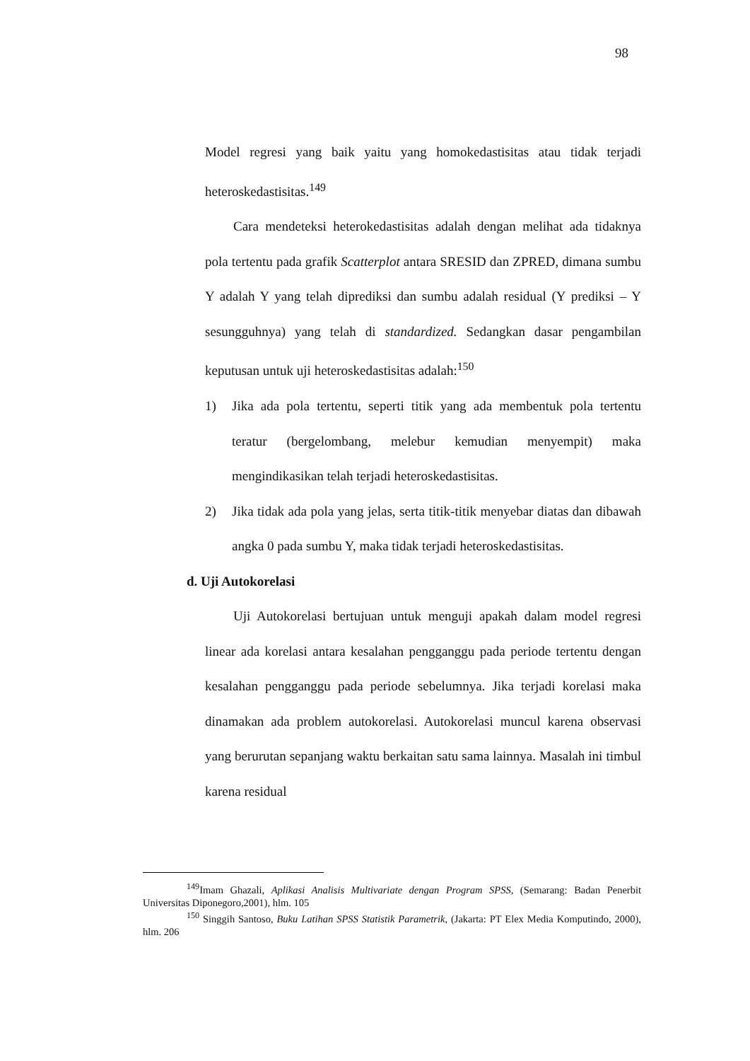98
Model regresi yang baik yaitu yang homokedastisitas atau tidak terjadi heteroskedastisitas.<sup>149</sup>
Cara mendeteksi heterokedastisitas adalah dengan melihat ada tidaknya pola tertentu pada grafik Scatterplot antara SRESID dan ZPRED, dimana sumbu Y adalah Y yang telah diprediksi dan sumbu adalah residual (Y prediksi – Y sesungguhnya) yang telah di standardized. Sedangkan dasar pengambilan keputusan untuk uji heteroskedastisitas adalah:<sup>150</sup>
1) Jika ada pola tertentu, seperti titik yang ada membentuk pola tertentu teratur (bergelombang, melebur kemudian menyempit) maka mengindikasikan telah terjadi heteroskedastisitas.
2) Jika tidak ada pola yang jelas, serta titik-titik menyebar diatas dan dibawah angka 0 pada sumbu Y, maka tidak terjadi heteroskedastisitas.
d. Uji Autokorelasi
Uji Autokorelasi bertujuan untuk menguji apakah dalam model regresi linear ada korelasi antara kesalahan pengganggu pada periode tertentu dengan kesalahan pengganggu pada periode sebelumnya. Jika terjadi korelasi maka dinamakan ada problem autokorelasi. Autokorelasi muncul karena observasi yang berurutan sepanjang waktu berkaitan satu sama lainnya. Masalah ini timbul karena residual
<sup>149</sup> Imam Ghazali, Aplikasi Analisis Multivariate dengan Program SPSS, (Semarang: Badan Penerbit Universitas Diponegoro,2001), hlm. 105
<sup>150</sup> Singgih Santoso, Buku Latihan SPSS Statistik Parametrik, (Jakarta: PT Elex Media Komputindo, 2000), hlm. 206